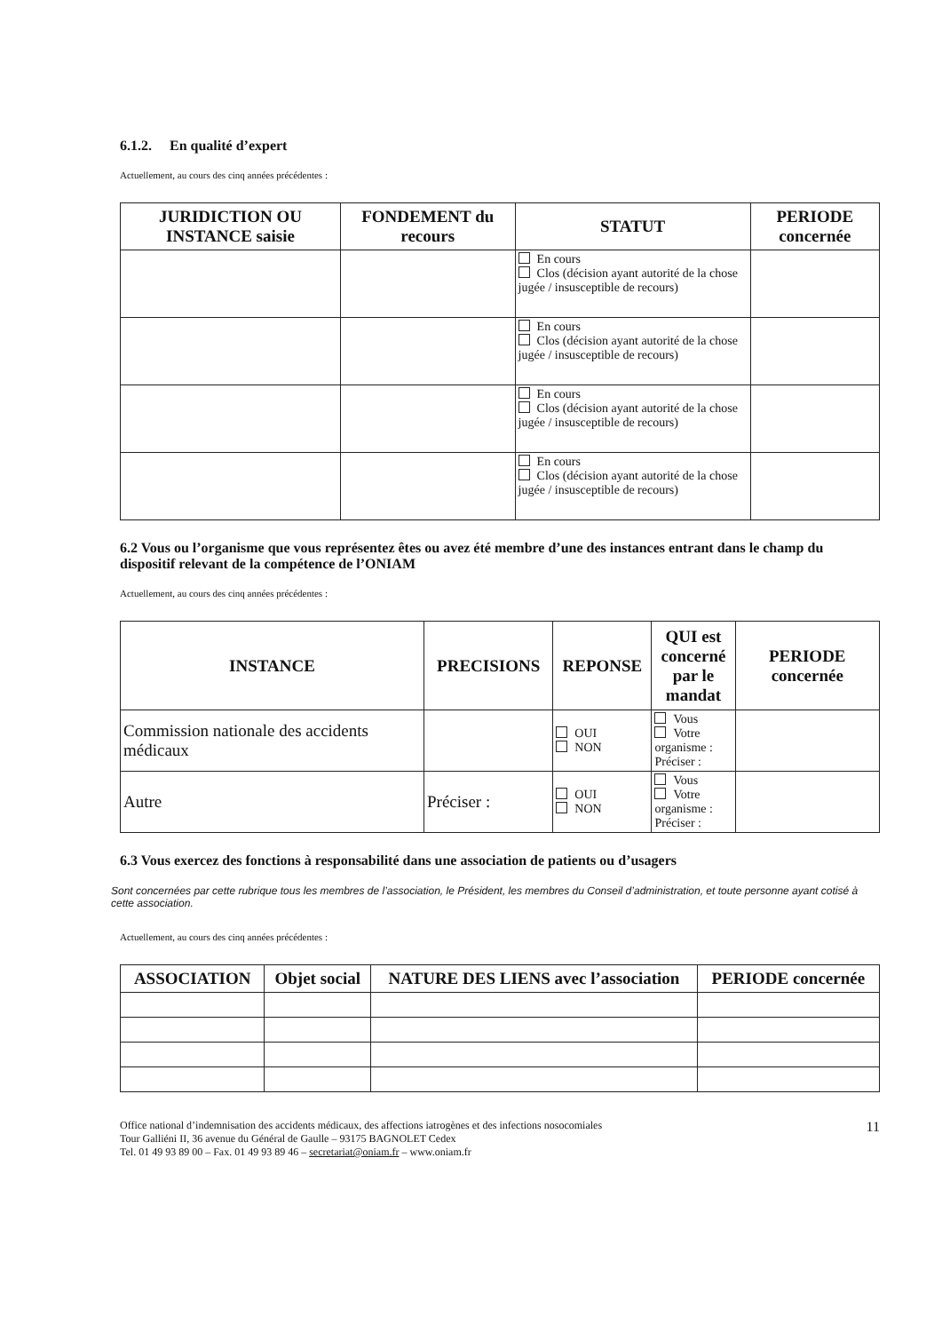6.1.2. En qualité d’expert
Actuellement, au cours des cinq années précédentes :
| JURIDICTION OU INSTANCE saisie | FONDEMENT du recours | STATUT | PERIODE concernée |
| --- | --- | --- | --- |
| | | En cours Clos (décision ayant autorité de la chose jugée / insusceptible de recours) | |
| | | En cours Clos (décision ayant autorité de la chose jugée / insusceptible de recours) | |
| | | En cours Clos (décision ayant autorité de la chose jugée / insusceptible de recours) | |
| | | En cours Clos (décision ayant autorité de la chose jugée / insusceptible de recours) | |
6.2 Vous ou l’organisme que vous représentez êtes ou avez été membre d’une des instances entrant dans le champ du dispositif relevant de la compétence de l’ONIAM
Actuellement, au cours des cinq années précédentes :
| INSTANCE | PRECISIONS | REPONSE | QUI est concerné par le mandat | PERIODE concernée |
| --- | --- | --- | --- | --- |
| Commission nationale des accidents médicaux | | OUI NON | Vous Votre organisme : Préciser : | |
| Autre | Préciser : | OUI NON | Vous Votre organisme : Préciser : | |
6.3 Vous exercez des fonctions à responsabilité dans une association de patients ou d’usagers
Sont concernées par cette rubrique tous les membres de l’association, le Président, les membres du Conseil d’administration, et toute personne ayant cotisé à cette association.
Actuellement, au cours des cinq années précédentes :
| ASSOCIATION | Objet social | NATURE DES LIENS avec l’association | PERIODE concernée |
| --- | --- | --- | --- |
Office national d’indemnisation des accidents médicaux, des affections iatrogènes et des infections nosocomiales
Tour Galliéni II, 36 avenue du Général de Gaulle – 93175 BAGNOLET Cedex
Tel. 01 49 93 89 00 – Fax. 01 49 93 89 46 – secretariat@oniam.fr – www.oniam.fr
11